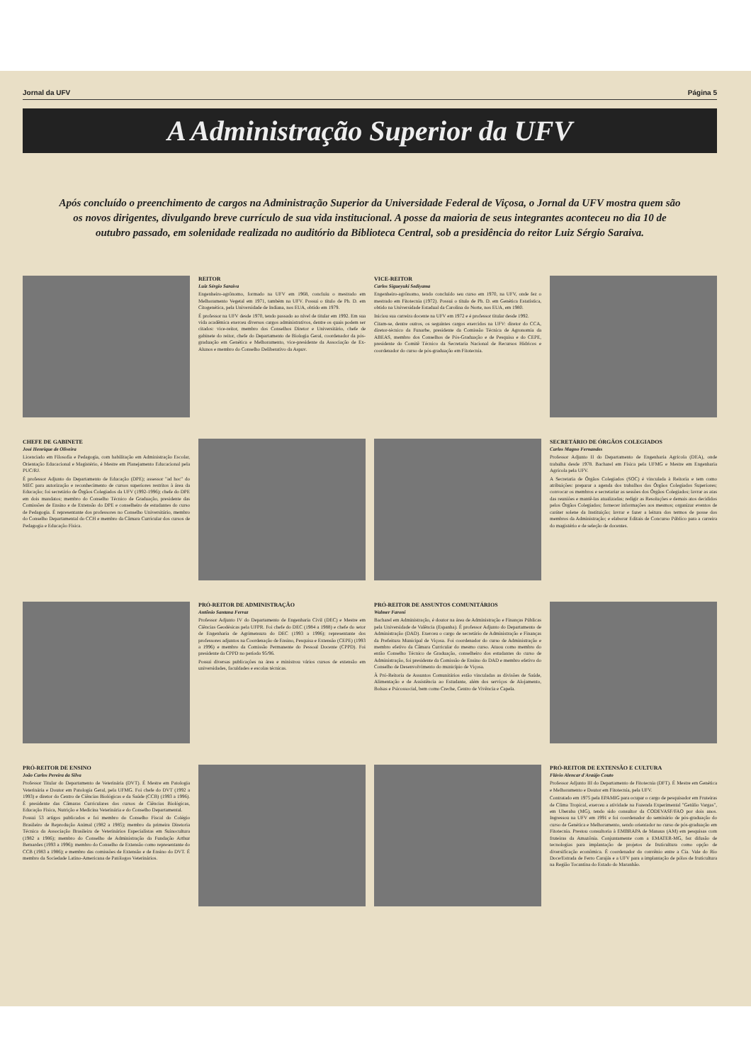Jornal da UFV Página 5
A Administração Superior da UFV
Após concluído o preenchimento de cargos na Administração Superior da Universidade Federal de Viçosa, o Jornal da UFV mostra quem são os novos dirigentes, divulgando breve currículo de sua vida institucional. A posse da maioria de seus integrantes aconteceu no dia 10 de outubro passado, em solenidade realizada no auditório da Biblioteca Central, sob a presidência do reitor Luiz Sérgio Saraiva.
REITOR
Luiz Sérgio Saraiva
Engenheiro-agrônomo, formado na UFV em 1968, concluiu o mestrado em Melhoramento Vegetal em 1971, também na UFV. Possui o título de Ph. D. em Citogenética, pela Universidade de Indiana, nos EUA, obtido em 1979.
É professor na UFV desde 1970, tendo passado ao nível de titular em 1992. Em sua vida acadêmica exerceu diversos cargos administrativos, dentre os quais podem ser citados: vice-reitor, membro dos Conselhos Diretor e Universitário, chefe de gabinete do reitor, chefe do Departamento de Biologia Geral, coordenador da pós-graduação em Genética e Melhoramento, vice-presidente da Associação de Ex-Alunos e membro do Conselho Deliberativo da Aspuv.
VICE-REITOR
Carlos Sigueyuki Sediyama
Engenheiro-agrônomo, tendo concluído seu curso em 1970, na UFV, onde fez o mestrado em Fitotecnia (1972). Possui o título de Ph. D. em Genética Estatística, obtido na Universidade Estadual da Carolina do Norte, nos EUA, em 1980.
Iniciou sua carreira docente na UFV em 1972 e é professor titular desde 1992.
Citam-se, dentre outros, os seguintes cargos exercidos na UFV: diretor do CCA, diretor-técnico da Funarbe, presidente da Comissão Técnica de Agronomia da ABEAS, membro dos Conselhos de Pós-Graduação e de Pesquisa e do CEPE, presidente do Comitê Técnico da Secretaria Nacional de Recursos Hídricos e coordenador do curso de pós-graduação em Fitotecnia.
CHEFE DE GABINETE
José Henrique de Oliveira
Licenciado em Filosofia e Pedagogia, com habilitação em Administração Escolar, Orientação Educacional e Magistério, é Mestre em Planejamento Educacional pela PUC/RJ.
É professor Adjunto do Departamento de Educação (DPE); assessor "ad hoc" do MEC para autorização e reconhecimento de cursos superiores restritos à área da Educação; foi secretário de Órgãos Colegiados da UFV (1992-1996); chefe do DPE em dois mandatos; membro do Conselho Técnico de Graduação, presidente das Comissões de Ensino e de Extensão do DPE e conselheiro de estudantes do curso de Pedagogia. É representante dos professores no Conselho Universitário, membro do Conselho Departamental do CCH e membro da Câmara Curricular dos cursos de Pedagogia e Educação Física.
SECRETÁRIO DE ÓRGÃOS COLEGIADOS
Carlos Magno Fernandes
Professor Adjunto II do Departamento de Engenharia Agrícola (DEA), onde trabalha desde 1978. Bacharel em Física pela UFMG e Mestre em Engenharia Agrícola pela UFV.
A Secretaria de Órgãos Colegiados (SOC) é vinculada à Reitoria e tem como atribuições: preparar a agenda dos trabalhos dos Órgãos Colegiados Superiores; convocar os membros e secretariar as sessões dos Órgãos Colegiados; lavrar as atas das reuniões e mantê-las atualizadas; redigir as Resoluções e demais atos decididos pelos Órgãos Colegiados; fornecer informações aos mesmos; organizar eventos de caráter solene da Instituição; lavrar e fazer a leitura dos termos de posse dos membros da Administração; e elaborar Editais de Concurso Público para a carreira do magistério e de seleção de docentes.
PRÓ-REITOR DE ADMINISTRAÇÃO
Antônio Santana Ferraz
Professor Adjunto IV do Departamento de Engenharia Civil (DEC) e Mestre em Ciências Geodésicas pela UFPR. Foi chefe do DEC (1984 a 1988) e chefe do setor de Engenharia de Agrimensura do DEC (1993 a 1996); representante dos professores adjuntos na Coordenação de Ensino, Pesquisa e Extensão (CEPE) (1993 a 1996) e membro da Comissão Permanente do Pessoal Docente (CPPD). Foi presidente da CPPD no período 95/96.
Possui diversas publicações na área e ministrou vários cursos de extensão em universidades, faculdades e escolas técnicas.
PRÓ-REITOR DE ASSUNTOS COMUNITÁRIOS
Walmer Faroni
Bacharel em Administração, é doutor na área de Administração e Finanças Públicas pela Universidade de Valência (Espanha). É professor Adjunto do Departamento de Administração (DAD). Exerceu o cargo de secretário de Administração e Finanças da Prefeitura Municipal de Viçosa. Foi coordenador do curso de Administração e membro efetivo da Câmara Curricular do mesmo curso. Atuou como membro do então Conselho Técnico de Graduação, conselheiro dos estudantes do curso de Administração, foi presidente da Comissão de Ensino do DAD e membro efetivo do Conselho de Desenvolvimento do município de Viçosa.
À Pró-Reitoria de Assuntos Comunitários estão vinculadas as divisões de Saúde, Alimentação e de Assistência ao Estudante, além dos serviços de Alojamento, Bolsas e Psicossocial, bem como Creche, Centro de Vivência e Capela.
PRÓ-REITOR DE ENSINO
João Carlos Pereira da Silva
Professor Titular do Departamento de Veterinária (DVT). É Mestre em Patologia Veterinária e Doutor em Patologia Geral, pela UFMG. Foi chefe do DVT (1992 a 1993) e diretor do Centro de Ciências Biológicas e da Saúde (CCB) (1993 a 1996). É presidente das Câmaras Curriculares dos cursos de Ciências Biológicas, Educação Física, Nutrição e Medicina Veterinária e do Conselho Departamental.
Possui 53 artigos publicados e foi membro do Conselho Fiscal do Colégio Brasileiro de Reprodução Animal (1982 a 1985); membro da primeira Diretoria Técnica da Associação Brasileira de Veterinários Especialistas em Suinocultura (1982 a 1986); membro do Conselho de Administração da Fundação Arthur Bernardes (1993 a 1996); membro do Conselho de Extensão como representante do CCB (1983 a 1986); e membro das comissões de Extensão e de Ensino do DVT. É membro da Sociedade Latino-Americana de Patólogos Veterinários.
PRÓ-REITOR DE EXTENSÃO E CULTURA
Flávio Alencar d'Araújo Couto
Professor Adjunto III do Departamento de Fitotecnia (DFT). É Mestre em Genética e Melhoramento e Doutor em Fitotecnia, pela UFV.
Contratado em 1975 pela EPAMIG para ocupar o cargo de pesquisador em Fruteiras de Clima Tropical, exerceu a atividade na Fazenda Experimental "Getúlio Vargas", em Uberaba (MG), tendo sido consultor da CODEVASF/FAO por dois anos. Ingressou na UFV em 1991 e foi coordenador do seminário de pós-graduação do curso de Genética e Melhoramento, sendo orientador no curso de pós-graduação em Fitotecnia. Prestou consultoria à EMBRAPA de Manaus (AM) em pesquisas com fruteiras da Amazônia. Conjuntamente com a EMATER-MG, fez difusão de tecnologias para implantação de projetos de fruticultura como opção de diversificação econômica. É coordenador do convênio entre a Cia. Vale do Rio Doce/Estrada de Ferro Carajás e a UFV para a implantação de pólos de fruticultura na Região Tocantina do Estado do Maranhão.